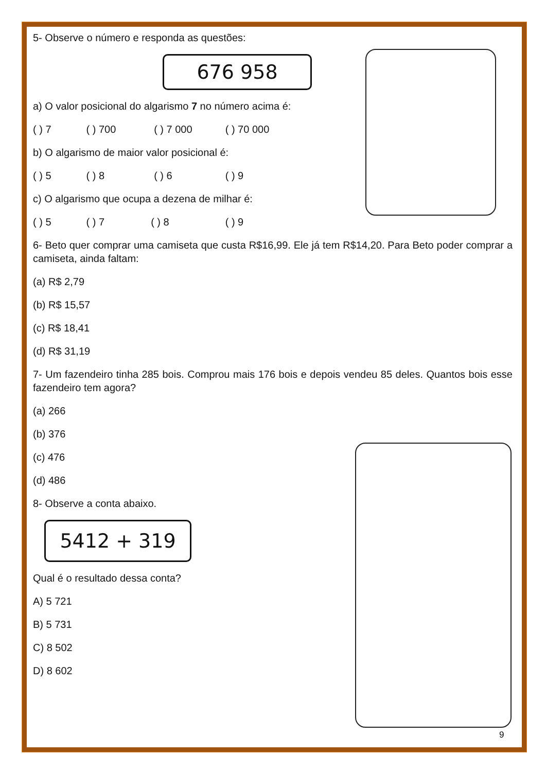5- Observe o número e responda as questões:
676 958
a) O valor posicional do algarismo 7 no número acima é:
( ) 7 ( ) 700 ( ) 7 000 ( ) 70 000
b) O algarismo de maior valor posicional é:
( ) 5 ( ) 8 ( ) 6 ( ) 9
c) O algarismo que ocupa a dezena de milhar é:
( ) 5 ( ) 7 ( ) 8 ( ) 9
6- Beto quer comprar uma camiseta que custa R$16,99. Ele já tem R$14,20. Para Beto poder comprar a camiseta, ainda faltam:
(a) R$ 2,79
(b) R$ 15,57
(c) R$ 18,41
(d) R$ 31,19
7- Um fazendeiro tinha 285 bois. Comprou mais 176 bois e depois vendeu 85 deles. Quantos bois esse fazendeiro tem agora?
(a) 266
(b) 376
(c) 476
(d) 486
8- Observe a conta abaixo.
5412 + 319
Qual é o resultado dessa conta?
A) 5 721
B) 5 731
C) 8 502
D) 8 602
9